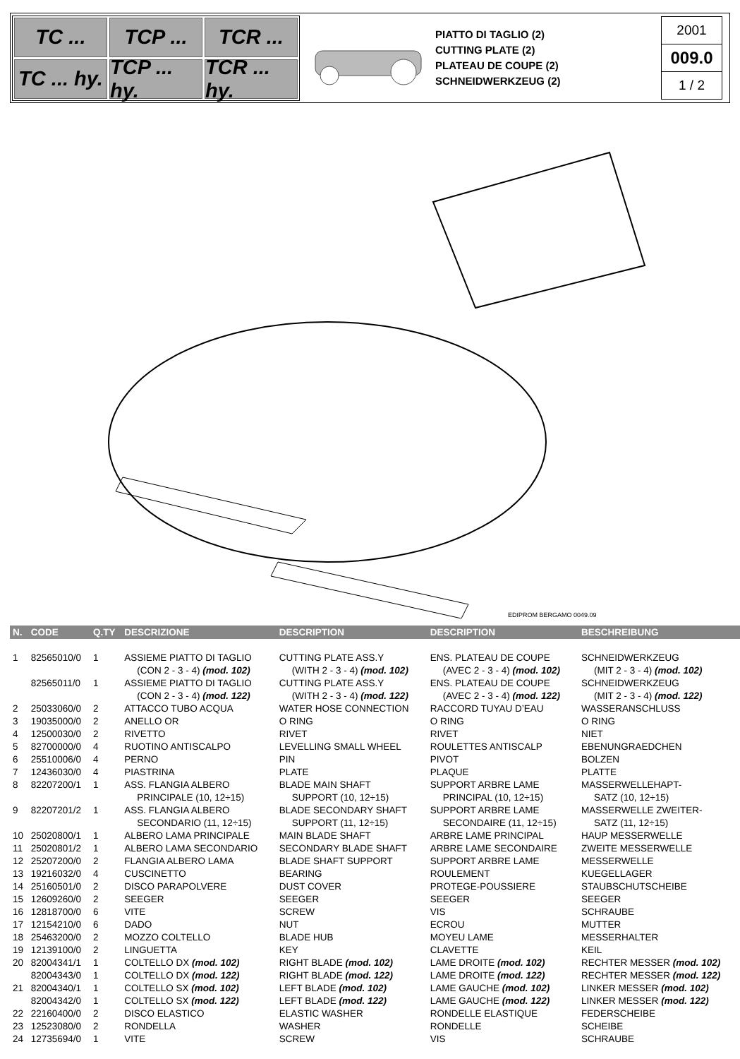TC ...
TCP ...
TCR ...
TC ... hy.
TCP ... hy.
TCR ... hy.
PIATTO DI TAGLIO (2)
CUTTING PLATE (2)
PLATEAU DE COUPE (2)
SCHNEIDWERKZEUG (2)
2001
009.0
1 / 2
EDIPROM BERGAMO 0049.09
| N. | CODE | Q.TY | DESCRIZIONE | DESCRIPTION | DESCRIPTION | BESCHREIBUNG |
| --- | --- | --- | --- | --- | --- | --- |
| 1 | 82565010/0 | 1 | ASSIEME PIATTO DI TAGLIO (CON 2 - 3 - 4) (mod. 102) | CUTTING PLATE ASS.Y (WITH 2 - 3 - 4) (mod. 102) | ENS. PLATEAU DE COUPE (AVEC 2 - 3 - 4) (mod. 102) | SCHNEIDWERKZEUG (MIT 2 - 3 - 4) (mod. 102) |
| | 82565011/0 | 1 | ASSIEME PIATTO DI TAGLIO (CON 2 - 3 - 4) (mod. 122) | CUTTING PLATE ASS.Y (WITH 2 - 3 - 4) (mod. 122) | ENS. PLATEAU DE COUPE (AVEC 2 - 3 - 4) (mod. 122) | SCHNEIDWERKZEUG (MIT 2 - 3 - 4) (mod. 122) |
| 2 | 25033060/0 | 2 | ATTACCO TUBO ACQUA | WATER HOSE CONNECTION | RACCORD TUYAU D’EAU | WASSERANSCHLUSS |
| 3 | 19035000/0 | 2 | ANELLO OR | O RING | O RING | O RING |
| 4 | 12500030/0 | 2 | RIVETTO | RIVET | RIVET | NIET |
| 5 | 82700000/0 | 4 | RUOTINO ANTISCALPO | LEVELLING SMALL WHEEL | ROULETTES ANTISCALP | EBENUNGRAEDCHEN |
| 6 | 25510006/0 | 4 | PERNO | PIN | PIVOT | BOLZEN |
| 7 | 12436030/0 | 4 | PIASTRINA | PLATE | PLAQUE | PLATTE |
| 8 | 82207200/1 | 1 | ASS. FLANGIA ALBERO PRINCIPALE (10, 12÷15) | BLADE MAIN SHAFT SUPPORT (10, 12÷15) | SUPPORT ARBRE LAME PRINCIPAL (10, 12÷15) | MASSERWELLEHAPT- SATZ (10, 12÷15) |
| 9 | 82207201/2 | 1 | ASS. FLANGIA ALBERO SECONDARIO (11, 12÷15) | BLADE SECONDARY SHAFT SUPPORT (11, 12÷15) | SUPPORT ARBRE LAME SECONDAIRE (11, 12÷15) | MASSERWELLE ZWEITER- SATZ (11, 12÷15) |
| 10 | 25020800/1 | 1 | ALBERO LAMA PRINCIPALE | MAIN BLADE SHAFT | ARBRE LAME PRINCIPAL | HAUP MESSERWELLE |
| 11 | 25020801/2 | 1 | ALBERO LAMA SECONDARIO | SECONDARY BLADE SHAFT | ARBRE LAME SECONDAIRE | ZWEITE MESSERWELLE |
| 12 | 25207200/0 | 2 | FLANGIA ALBERO LAMA | BLADE SHAFT SUPPORT | SUPPORT ARBRE LAME | MESSERWELLE |
| 13 | 19216032/0 | 4 | CUSCINETTO | BEARING | ROULEMENT | KUEGELLAGER |
| 14 | 25160501/0 | 2 | DISCO PARAPOLVERE | DUST COVER | PROTEGE-POUSSIERE | STAUBSCHUTSCHEIBE |
| 15 | 12609260/0 | 2 | SEEGER | SEEGER | SEEGER | SEEGER |
| 16 | 12818700/0 | 6 | VITE | SCREW | VIS | SCHRAUBE |
| 17 | 12154210/0 | 6 | DADO | NUT | ECROU | MUTTER |
| 18 | 25463200/0 | 2 | MOZZO COLTELLO | BLADE HUB | MOYEU LAME | MESSERHALTER |
| 19 | 12139100/0 | 2 | LINGUETTA | KEY | CLAVETTE | KEIL |
| 20 | 82004341/1 | 1 | COLTELLO DX (mod. 102) | RIGHT BLADE (mod. 102) | LAME DROITE (mod. 102) | RECHTER MESSER (mod. 102) |
| | 82004343/0 | 1 | COLTELLO DX (mod. 122) | RIGHT BLADE (mod. 122) | LAME DROITE (mod. 122) | RECHTER MESSER (mod. 122) |
| 21 | 82004340/1 | 1 | COLTELLO SX (mod. 102) | LEFT BLADE (mod. 102) | LAME GAUCHE (mod. 102) | LINKER MESSER (mod. 102) |
| | 82004342/0 | 1 | COLTELLO SX (mod. 122) | LEFT BLADE (mod. 122) | LAME GAUCHE (mod. 122) | LINKER MESSER (mod. 122) |
| 22 | 22160400/0 | 2 | DISCO ELASTICO | ELASTIC WASHER | RONDELLE ELASTIQUE | FEDERSCHEIBE |
| 23 | 12523080/0 | 2 | RONDELLA | WASHER | RONDELLE | SCHEIBE |
| 24 | 12735694/0 | 1 | VITE | SCREW | VIS | SCHRAUBE |